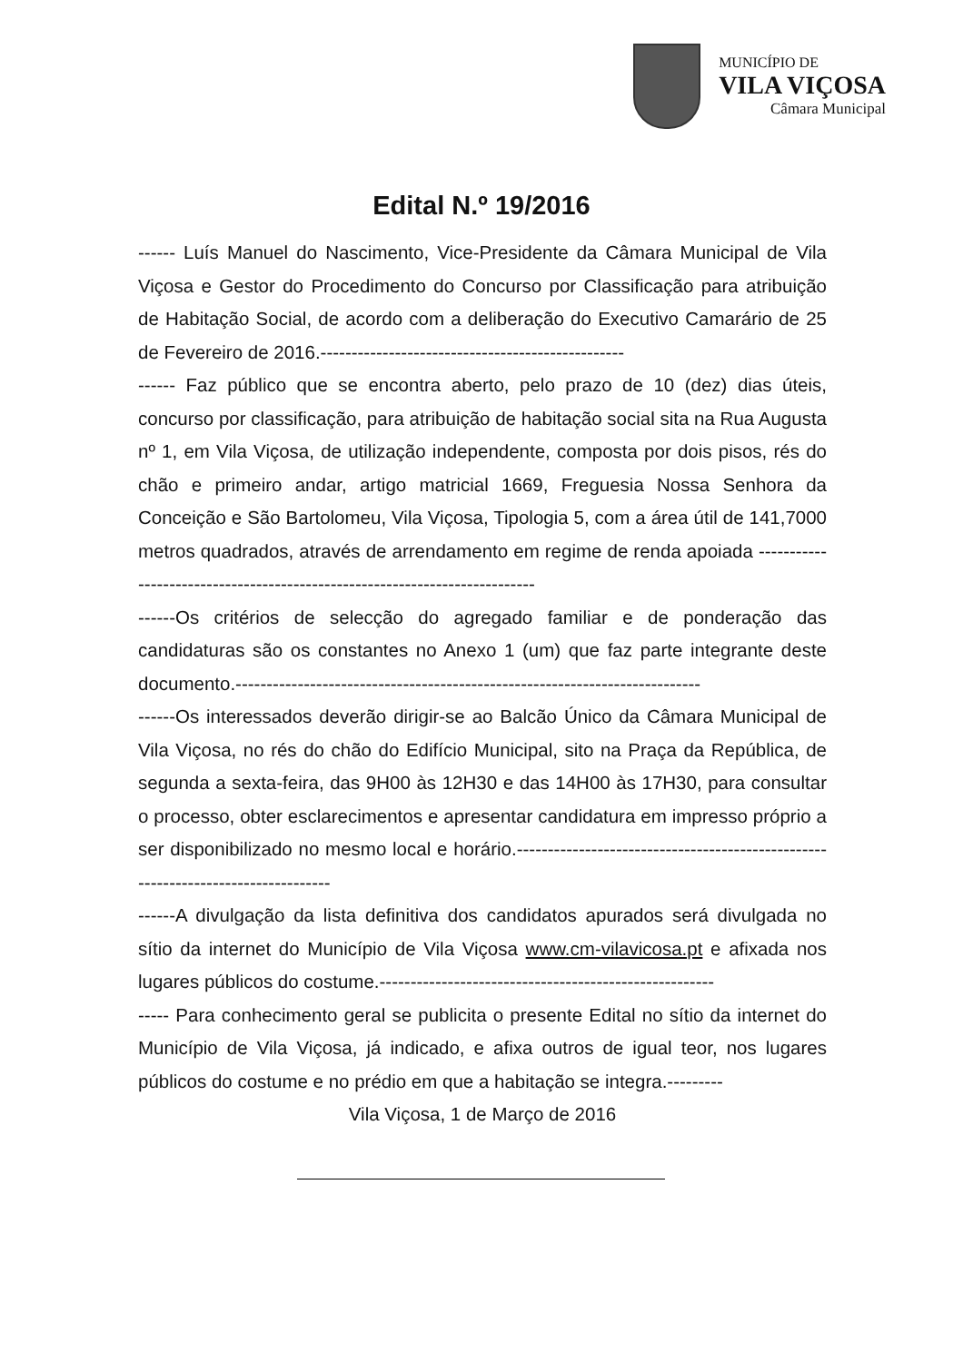MUNICÍPIO DE
VILA VIÇOSA
Câmara Municipal
Edital N.º 19/2016
------ Luís Manuel do Nascimento, Vice-Presidente da Câmara Municipal de Vila Viçosa e Gestor do Procedimento do Concurso por Classificação para atribuição de Habitação Social, de acordo com a deliberação do Executivo Camarário de 25 de Fevereiro de 2016.-------------------------------------------------
------ Faz público que se encontra aberto, pelo prazo de 10 (dez) dias úteis, concurso por classificação, para atribuição de habitação social sita na Rua Augusta nº 1, em Vila Viçosa, de utilização independente, composta por dois pisos, rés do chão e primeiro andar, artigo matricial 1669, Freguesia Nossa Senhora da Conceição e São Bartolomeu, Vila Viçosa, Tipologia 5, com a área útil de 141,7000 metros quadrados, através de arrendamento em regime de renda apoiada ---------------------------------------------------------------------------
------Os critérios de selecção do agregado familiar e de ponderação das candidaturas são os constantes no Anexo 1 (um) que faz parte integrante deste documento.---------------------------------------------------------------------------
------Os interessados deverão dirigir-se ao Balcão Único da Câmara Municipal de Vila Viçosa, no rés do chão do Edifício Municipal, sito na Praça da República, de segunda a sexta-feira, das 9H00 às 12H30 e das 14H00 às 17H30, para consultar o processo, obter esclarecimentos e apresentar candidatura em impresso próprio a ser disponibilizado no mesmo local e horário.---------------------------------------------------------------------------------
------A divulgação da lista definitiva dos candidatos apurados será divulgada no sítio da internet do Município de Vila Viçosa www.cm-vilavicosa.pt e afixada nos lugares públicos do costume.------------------------------------------------------
----- Para conhecimento geral se publicita o presente Edital no sítio da internet do Município de Vila Viçosa, já indicado, e afixa outros de igual teor, nos lugares públicos do costume e no prédio em que a habitação se integra.---------
Vila Viçosa, 1 de Março de 2016